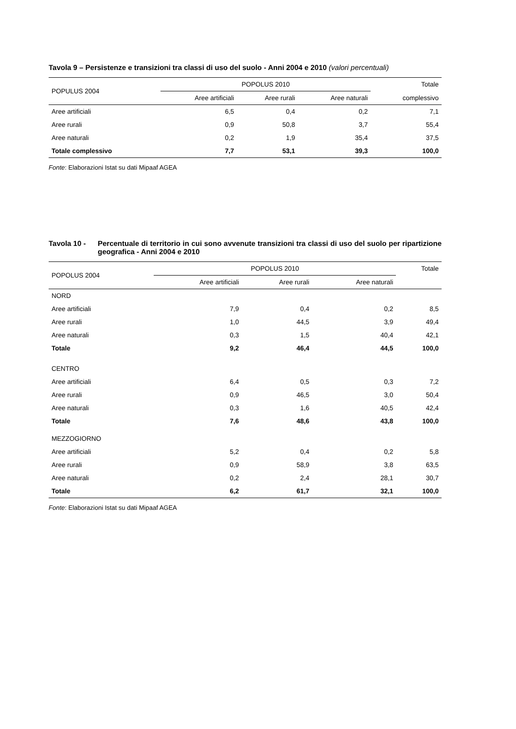Tavola 9 – Persistenze e transizioni tra classi di uso del suolo - Anni 2004 e 2010 (valori percentuali)
| POPULUS 2004 | POPOLUS 2010 | | | Totale |
| --- | --- | --- | --- | --- |
| | Aree artificiali | Aree rurali | Aree naturali | complessivo |
| Aree artificiali | 6,5 | 0,4 | 0,2 | 7,1 |
| Aree rurali | 0,9 | 50,8 | 3,7 | 55,4 |
| Aree naturali | 0,2 | 1,9 | 35,4 | 37,5 |
| Totale complessivo | 7,7 | 53,1 | 39,3 | 100,0 |
Fonte: Elaborazioni Istat su dati Mipaaf AGEA
Tavola 10 - Percentuale di territorio in cui sono avvenute transizioni tra classi di uso del suolo per ripartizione geografica - Anni 2004 e 2010
| POPOLUS 2004 | POPOLUS 2010 | | | Totale |
| --- | --- | --- | --- | --- |
| | Aree artificiali | Aree rurali | Aree naturali | |
| NORD | | | | |
| Aree artificiali | 7,9 | 0,4 | 0,2 | 8,5 |
| Aree rurali | 1,0 | 44,5 | 3,9 | 49,4 |
| Aree naturali | 0,3 | 1,5 | 40,4 | 42,1 |
| Totale | 9,2 | 46,4 | 44,5 | 100,0 |
| CENTRO | | | | |
| Aree artificiali | 6,4 | 0,5 | 0,3 | 7,2 |
| Aree rurali | 0,9 | 46,5 | 3,0 | 50,4 |
| Aree naturali | 0,3 | 1,6 | 40,5 | 42,4 |
| Totale | 7,6 | 48,6 | 43,8 | 100,0 |
| MEZZOGIORNO | | | | |
| Aree artificiali | 5,2 | 0,4 | 0,2 | 5,8 |
| Aree rurali | 0,9 | 58,9 | 3,8 | 63,5 |
| Aree naturali | 0,2 | 2,4 | 28,1 | 30,7 |
| Totale | 6,2 | 61,7 | 32,1 | 100,0 |
Fonte: Elaborazioni Istat su dati Mipaaf AGEA